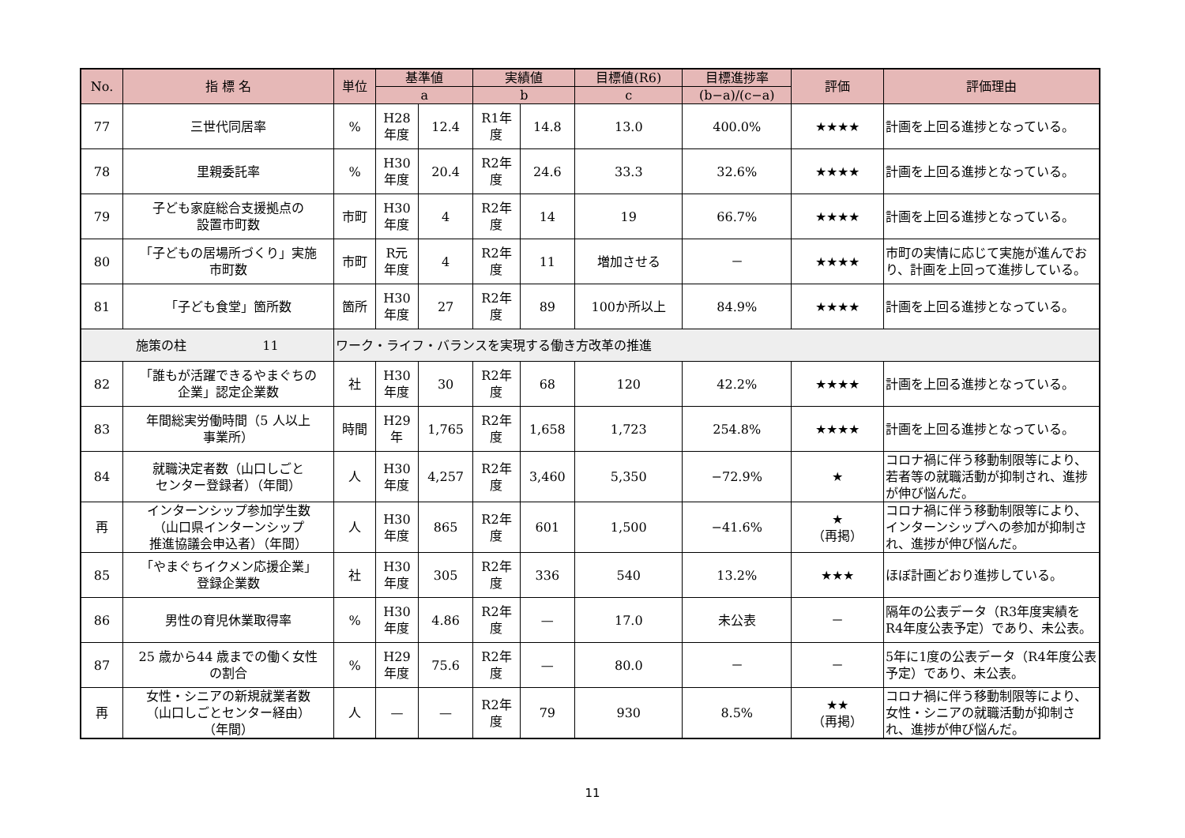| No. | 指 標 名 | 単位 | 基準値 | | 実績値 | | 目標値(R6) | 目標進捗率 | 評価 | 評価理由 |
| --- | --- | --- | --- | --- | --- | --- | --- | --- | --- | --- |
| | | | a | | b | | c | (b−a)/(c−a) | | |
| 77 | 三世代同居率 | % | H28 年度 | 12.4 | R1年 度 | 14.8 | 13.0 | 400.0% | ★★★★ | 計画を上回る進捗となっている。 |
| 78 | 里親委託率 | % | H30 年度 | 20.4 | R2年 度 | 24.6 | 33.3 | 32.6% | ★★★★ | 計画を上回る進捗となっている。 |
| 79 | 子ども家庭総合支援拠点の 設置市町数 | 市町 | H30 年度 | 4 | R2年 度 | 14 | 19 | 66.7% | ★★★★ | 計画を上回る進捗となっている。 |
| 80 | 「子どもの居場所づくり」実施 市町数 | 市町 | R元 年度 | 4 | R2年 度 | 11 | 増加させる | － | ★★★★ | 市町の実情に応じて実施が進んでおり、計画を上回って進捗している。 |
| 81 | 「子ども食堂」箇所数 | 箇所 | H30 年度 | 27 | R2年 度 | 89 | 100か所以上 | 84.9% | ★★★★ | 計画を上回る進捗となっている。 |
| 施策の柱 11 | | ワーク・ライフ・バランスを実現する働き方改革の推進 | | | | | | | | |
| 82 | 「誰もが活躍できるやまぐちの 企業」認定企業数 | 社 | H30 年度 | 30 | R2年 度 | 68 | 120 | 42.2% | ★★★★ | 計画を上回る進捗となっている。 |
| 83 | 年間総実労働時間（5 人以上 事業所） | 時間 | H29 年 | 1,765 | R2年 度 | 1,658 | 1,723 | 254.8% | ★★★★ | 計画を上回る進捗となっている。 |
| 84 | 就職決定者数（山口しごと センター登録者）（年間） | 人 | H30 年度 | 4,257 | R2年 度 | 3,460 | 5,350 | −72.9% | ★ | コロナ禍に伴う移動制限等により、若者等の就職活動が抑制され、進捗が伸び悩んだ。 |
| 再 | インターンシップ参加学生数 （山口県インターンシップ 推進協議会申込者）（年間） | 人 | H30 年度 | 865 | R2年 度 | 601 | 1,500 | −41.6% | ★ （再掲） | コロナ禍に伴う移動制限等により、インターンシップへの参加が抑制され、進捗が伸び悩んだ。 |
| 85 | 「やまぐちイクメン応援企業」 登録企業数 | 社 | H30 年度 | 305 | R2年 度 | 336 | 540 | 13.2% | ★★★ | ほぼ計画どおり進捗している。 |
| 86 | 男性の育児休業取得率 | % | H30 年度 | 4.86 | R2年 度 | — | 17.0 | 未公表 | － | 隔年の公表データ（R3年度実績をR4年度公表予定）であり、未公表。 |
| 87 | 25 歳から44 歳までの働く女性 の割合 | % | H29 年度 | 75.6 | R2年 度 | — | 80.0 | － | － | 5年に1度の公表データ（R4年度公表予定）であり、未公表。 |
| 再 | 女性・シニアの新規就業者数 （山口しごとセンター経由） （年間） | 人 | — | — | R2年 度 | 79 | 930 | 8.5% | ★★ （再掲） | コロナ禍に伴う移動制限等により、女性・シニアの就職活動が抑制され、進捗が伸び悩んだ。 |
11